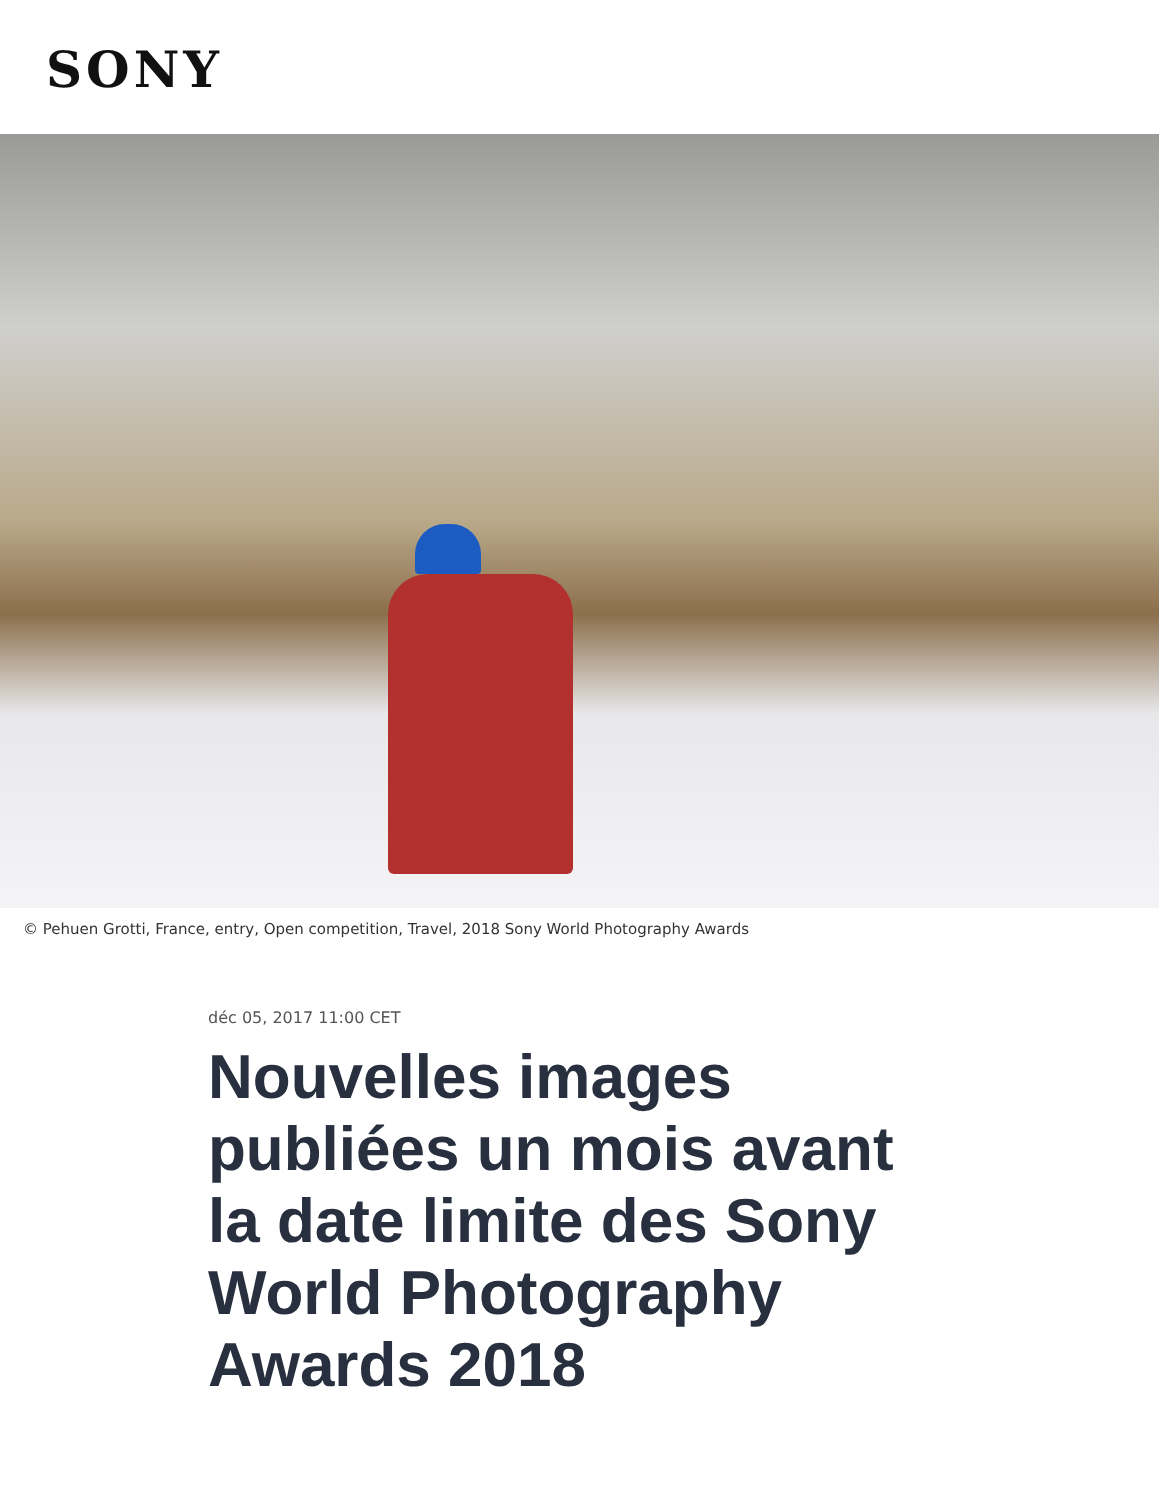SONY
© Pehuen Grotti, France, entry, Open competition, Travel, 2018 Sony World Photography Awards
déc 05, 2017 11:00 CET
Nouvelles images publiées un mois avant la date limite des Sony World Photography Awards 2018